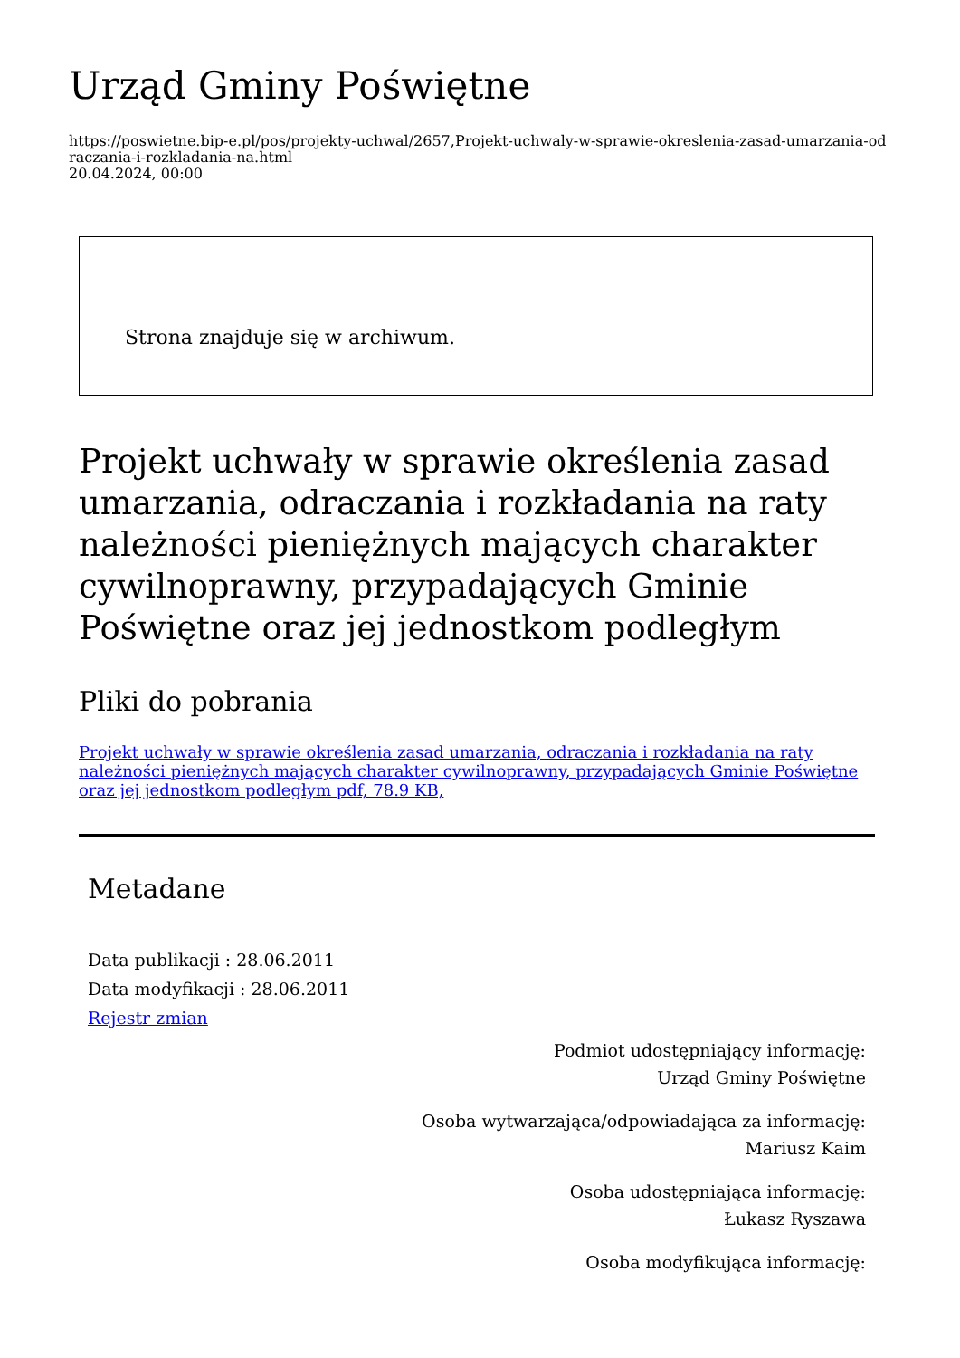Urząd Gminy Poświętne
https://poswietne.bip-e.pl/pos/projekty-uchwal/2657,Projekt-uchwaly-w-sprawie-okreslenia-zasad-umarzania-odraczania-i-rozkladania-na.html
20.04.2024, 00:00
Strona znajduje się w archiwum.
Projekt uchwały w sprawie określenia zasad umarzania, odraczania i rozkładania na raty należności pieniężnych mających charakter cywilnoprawny, przypadających Gminie Poświętne oraz jej jednostkom podległym
Pliki do pobrania
Projekt uchwały w sprawie określenia zasad umarzania, odraczania i rozkładania na raty należności pieniężnych mających charakter cywilnoprawny, przypadających Gminie Poświętne oraz jej jednostkom podległym pdf, 78.9 KB,
Metadane
Data publikacji : 28.06.2011
Data modyfikacji : 28.06.2011
Rejestr zmian
Podmiot udostępniający informację:
Urząd Gminy Poświętne
Osoba wytwarzająca/odpowiadająca za informację:
Mariusz Kaim
Osoba udostępniająca informację:
Łukasz Ryszawa
Osoba modyfikująca informację: